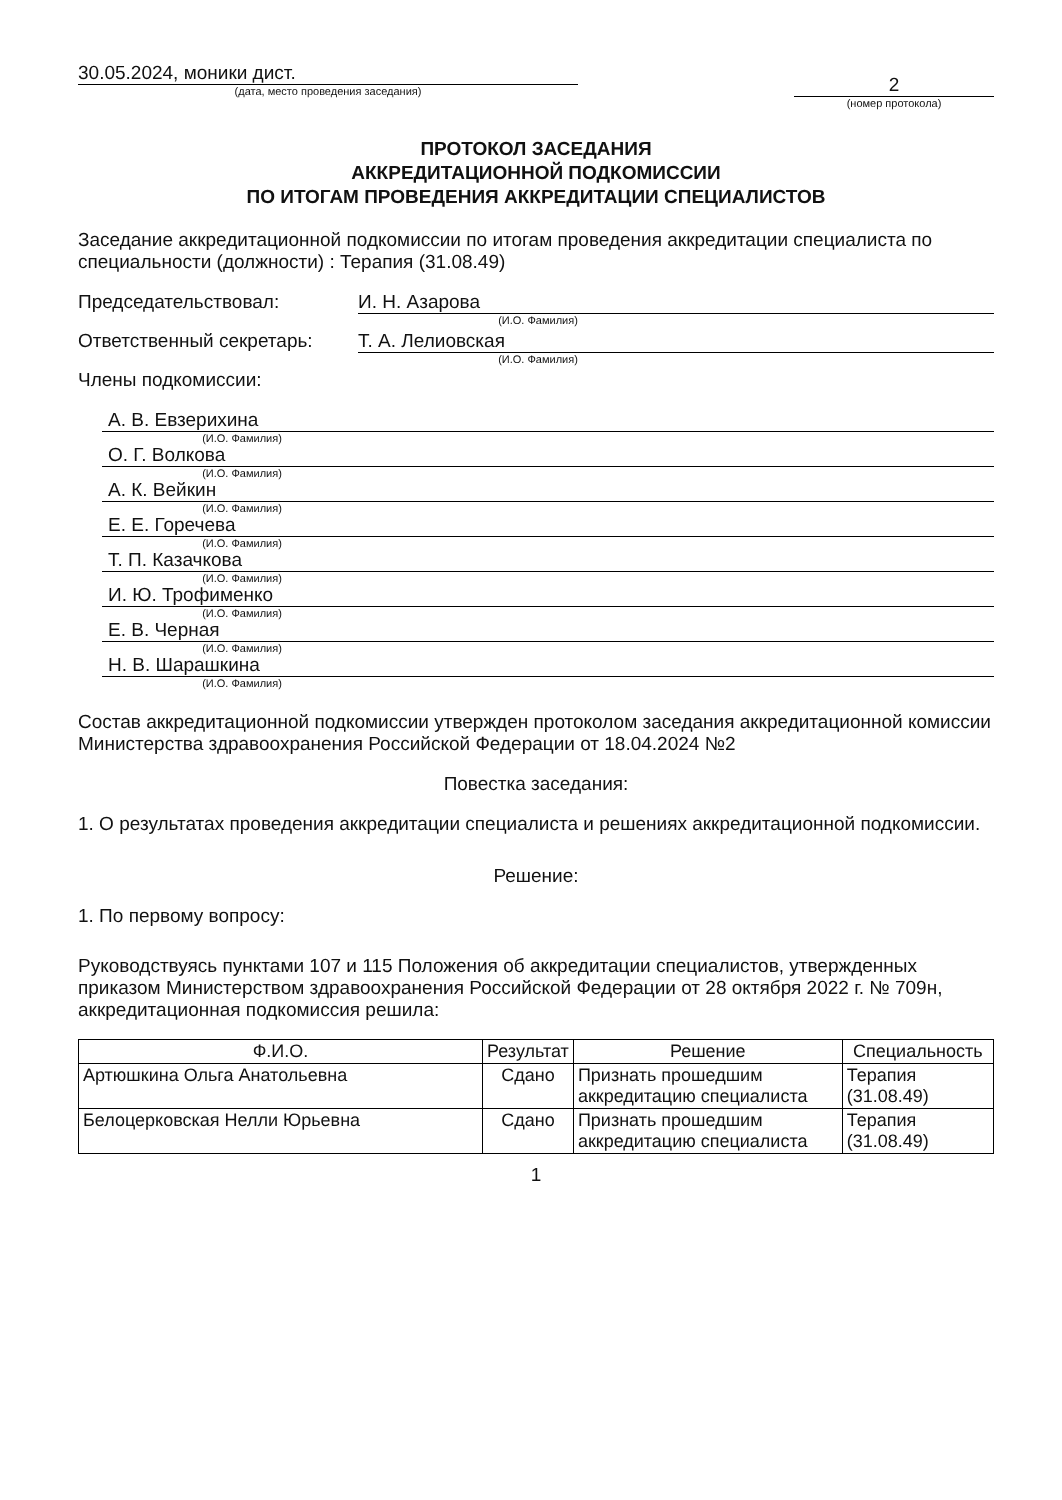30.05.2024, моники дист.
(дата, место проведения заседания)
2
(номер протокола)
ПРОТОКОЛ ЗАСЕДАНИЯ
АККРЕДИТАЦИОННОЙ ПОДКОМИССИИ
ПО ИТОГАМ ПРОВЕДЕНИЯ АККРЕДИТАЦИИ СПЕЦИАЛИСТОВ
Заседание аккредитационной подкомиссии по итогам проведения аккредитации специалиста по специальности (должности) : Терапия (31.08.49)
Председательствовал: И. Н. Азарова
(И.О. Фамилия)
Ответственный секретарь: Т. А. Лелиовская
(И.О. Фамилия)
Члены подкомиссии:
А. В. Евзерихина
(И.О. Фамилия)
О. Г. Волкова
(И.О. Фамилия)
А. К. Вейкин
(И.О. Фамилия)
Е. Е. Горечева
(И.О. Фамилия)
Т. П. Казачкова
(И.О. Фамилия)
И. Ю. Трофименко
(И.О. Фамилия)
Е. В. Черная
(И.О. Фамилия)
Н. В. Шарашкина
(И.О. Фамилия)
Состав аккредитационной подкомиссии утвержден протоколом заседания аккредитационной комиссии Министерства здравоохранения Российской Федерации от 18.04.2024 №2
Повестка заседания:
1. О результатах проведения аккредитации специалиста и решениях аккредитационной подкомиссии.
Решение:
1. По первому вопросу:
Руководствуясь пунктами 107 и 115 Положения об аккредитации специалистов, утвержденных приказом Министерством здравоохранения Российской Федерации от 28 октября 2022 г. № 709н, аккредитационная подкомиссия решила:
| Ф.И.О. | Результат | Решение | Специальность |
| --- | --- | --- | --- |
| Артюшкина Ольга Анатольевна | Сдано | Признать прошедшим аккредитацию специалиста | Терапия (31.08.49) |
| Белоцерковская Нелли Юрьевна | Сдано | Признать прошедшим аккредитацию специалиста | Терапия (31.08.49) |
1